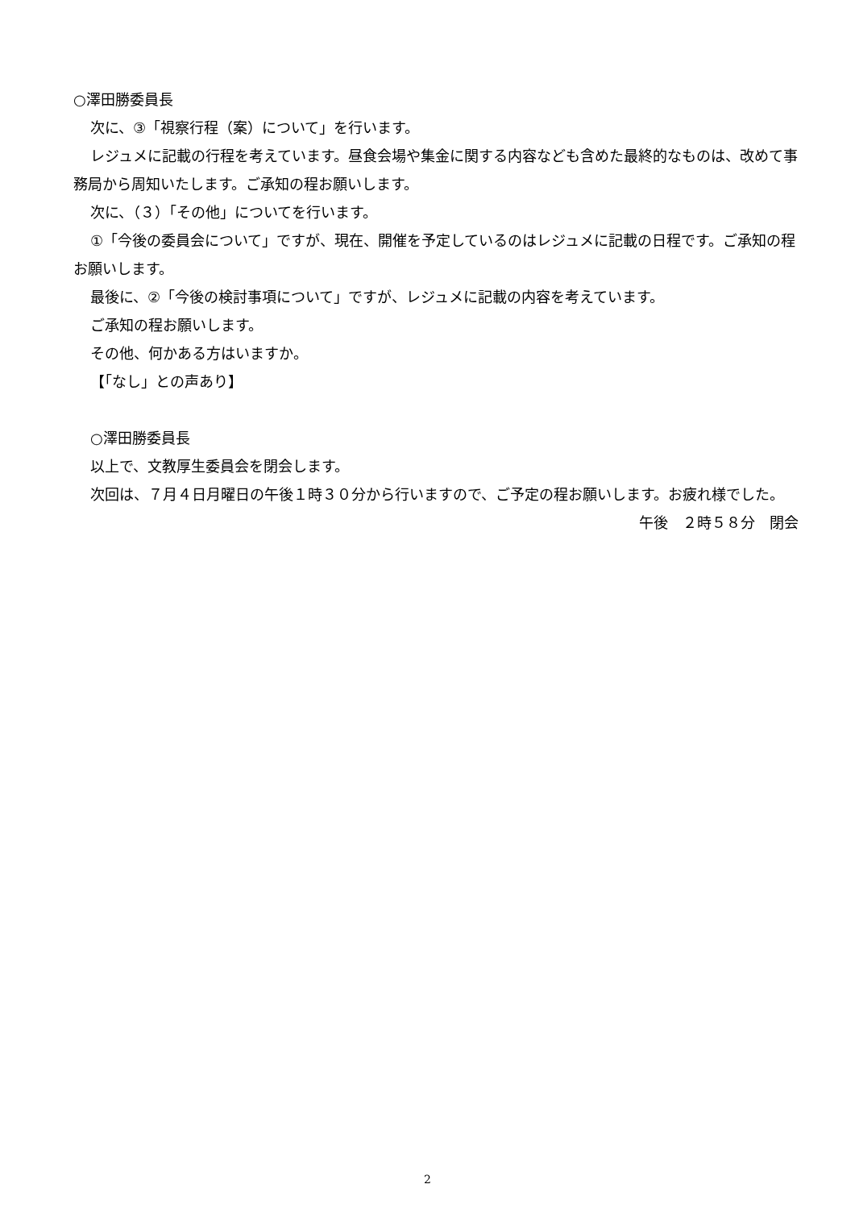○澤田勝委員長
次に、③「視察行程（案）について」を行います。
レジュメに記載の行程を考えています。昼食会場や集金に関する内容なども含めた最終的なものは、改めて事務局から周知いたします。ご承知の程お願いします。
次に、（３）「その他」についてを行います。
①「今後の委員会について」ですが、現在、開催を予定しているのはレジュメに記載の日程です。ご承知の程お願いします。
最後に、②「今後の検討事項について」ですが、レジュメに記載の内容を考えています。
ご承知の程お願いします。
その他、何かある方はいますか。
【「なし」との声あり】
○澤田勝委員長
以上で、文教厚生委員会を閉会します。
次回は、７月４日月曜日の午後１時３０分から行いますので、ご予定の程お願いします。お疲れ様でした。
午後　２時５８分　閉会
2